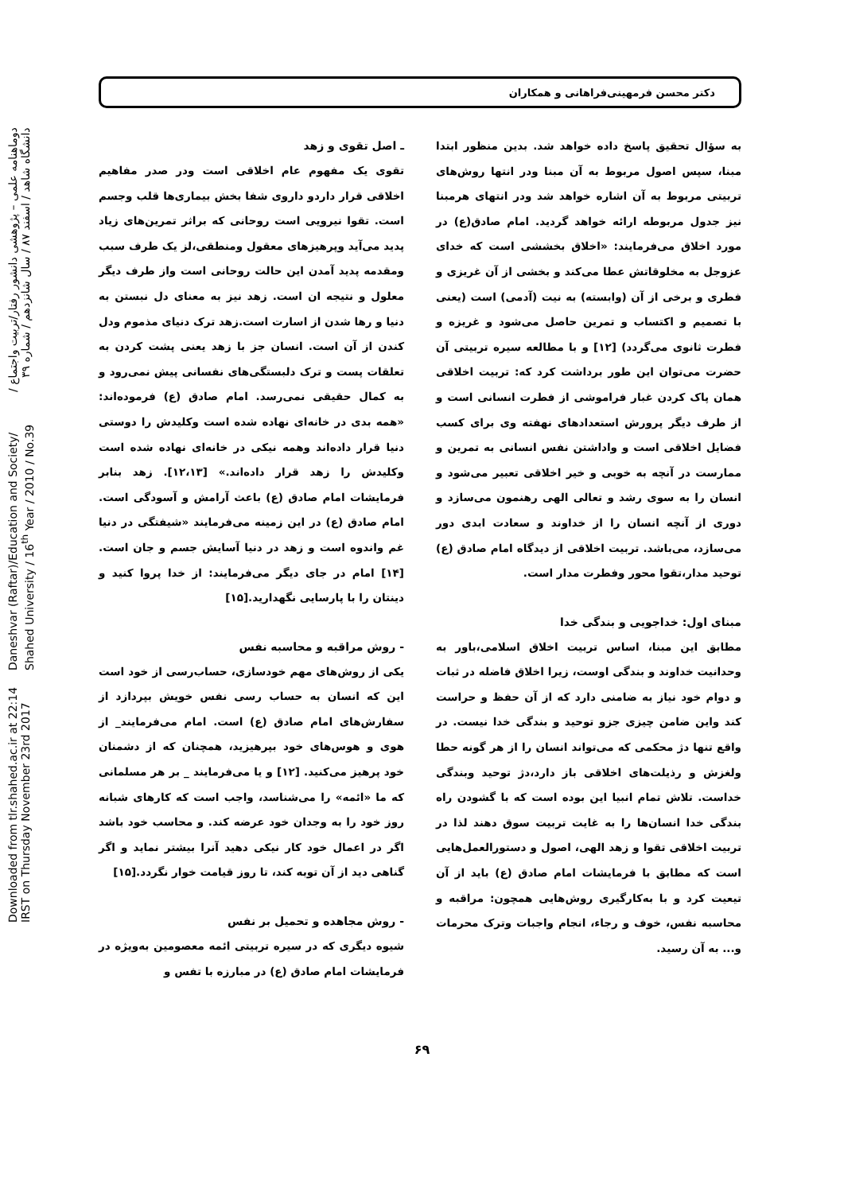Downloaded from tlr.shahed.ac.ir at 22:14 IRST on Thursday November 23rd 2017 Daneshvar (Raftar)/Education and Society/ Shahed University / 16<sup>th</sup> Year / 2010 / No.39 دوماهنامه علمی – پژوهشی دانشور رفتار/تربیت واجتماع / دانشگاه شاهد / اسفند ۸۷ / سال شانزدهم / شماره ۳۹
دکتر محسن فرمهینی‌فراهانی و همکاران
به سؤال تحقیق پاسخ داده خواهد شد. بدین منظور ابتدا مبنا، سپس اصول مربوط به آن مبنا ودر انتها روش‌های تربیتی مربوط به آن اشاره خواهد شد ودر انتهای هرمبنا نیز جدول مربوطه ارائه خواهد گردید. امام صادق(ع) در مورد اخلاق می‌فرمایند: «اخلاق بخششی است که خدای عزوجل به مخلوقاتش عطا می‌کند و بخشی از آن غریزی و فطری و برخی از آن (وابسته) به نیت (آدمی) است (یعنی با تصمیم و اکتساب و تمرین حاصل می‌شود و غریزه و فطرت ثانوی می‌گردد) [۱۲] و با مطالعه سیره تربیتی آن حضرت می‌توان این طور برداشت کرد که: تربیت اخلاقی همان پاک کردن غبار فراموشی از فطرت انسانی است و از طرف دیگر پرورش استعدادهای نهفته وی برای کسب فضایل اخلاقی است و واداشتن نفس انسانی به تمرین و ممارست در آنچه به خوبی و خیر اخلاقی تعبیر می‌شود و انسان را به سوی رشد و تعالی الهی رهنمون می‌سازد و دوری از آنچه انسان را از خداوند و سعادت ابدی دور می‌سازد، می‌باشد. تربیت اخلاقی از دیدگاه امام صادق (ع) توحید مدار،تقوا محور وفطرت مدار است.
مبنای اول: خداجویی و بندگی خدا
مطابق این مبنا، اساس تربیت اخلاق اسلامی،باور به وحدانیت خداوند و بندگی اوست، زیرا اخلاق فاضله در ثبات و دوام خود نیاز به ضامنی دارد که از آن حفظ و حراست کند واین ضامن چیزی جزو توحید و بندگی خدا نیست. در واقع تنها دژ محکمی که می‌تواند انسان را از هر گونه حطا ولغزش و رذیلت‌های اخلاقی باز دارد،دژ توحید وبندگی خداست. تلاش تمام انبیا این بوده است که با گشودن راه بندگی خدا انسان‌ها را به غایت تربیت سوق دهند لذا در تربیت اخلاقی تقوا و زهد الهی، اصول و دستورالعمل‌هایی است که مطابق با فرمایشات امام صادق (ع) باید از آن تیعیت کرد و با به‌کارگیری روش‌هایی همچون: مراقبه و محاسبه نفس، خوف و رجاء، انجام واجبات وترک محرمات و... به آن رسید.
ـ اصل تقوی و زهد
تقوی یک مفهوم عام اخلاقی است ودر صدر مفاهیم اخلاقی قرار داردو داروی شفا بخش بیماری‌ها قلب وجسم است. تقوا نیرویی است روحانی که براثر تمرین‌های زیاد پدید می‌آید وپرهیزهای معقول ومنطقی،لز یک طرف سبب ومقدمه پدید آمدن این حالت روحانی است واز طرف دیگر معلول و نتیجه ان است. زهد نیز به معنای دل نبستن به دنیا و رها شدن از اسارت است.زهد ترک دنیای مذموم ودل کندن از آن است. انسان جز با زهد یعنی پشت کردن به تعلقات پست و ترک دلبستگی‌های نفسانی پیش نمی‌رود و به کمال حقیقی نمی‌رسد. امام صادق (ع) فرموده‌اند: «همه بدی در خانه‌ای نهاده شده است وکلیدش را دوستی دنیا قرار داده‌اند وهمه نیکی در خانه‌ای نهاده شده است وکلیدش را زهد قرار داده‌اند.» [۱۲،۱۳]. زهد بنابر فرمایشات امام صادق (ع) باعث آرامش و آسودگی است. امام صادق (ع) در این زمینه می‌فرمایند «شیفتگی در دنیا غم واندوه است و زهد در دنیا آسایش جسم و جان است. [۱۴] امام در جای دیگر می‌فرمایند: از خدا پروا کنید و دینتان را با پارسایی نگهدارید.[۱۵]
- روش مراقبه و محاسبه نفس
یکی از روش‌های مهم خودسازی، حساب‌رسی از خود است این که انسان به حساب رسی نفس خویش بپردازد از سفارش‌های امام صادق (ع) است. امام می‌فرمایند_ از هوی و هوس‌های خود بپرهیزید، همچنان که از دشمنان خود پرهیز می‌کنید. [۱۲] و یا می‌فرمایند _ بر هر مسلمانی که ما «ائمه» را می‌شناسد، واجب است که کارهای شبانه روز خود را به وجدان خود عرضه کند. و محاسب خود باشد اگر در اعمال خود کار نیکی دهید آنرا بیشتر نماید و اگر گناهی دید از آن توبه کند، تا روز قیامت خوار نگردد.[۱۵]
- روش مجاهده و تحمیل بر نفس
شیوه دیگری که در سیره تربیتی ائمه معصومین به‌ویژه در فرمایشات امام صادق (ع) در مبارزه با تفس و
۶۹